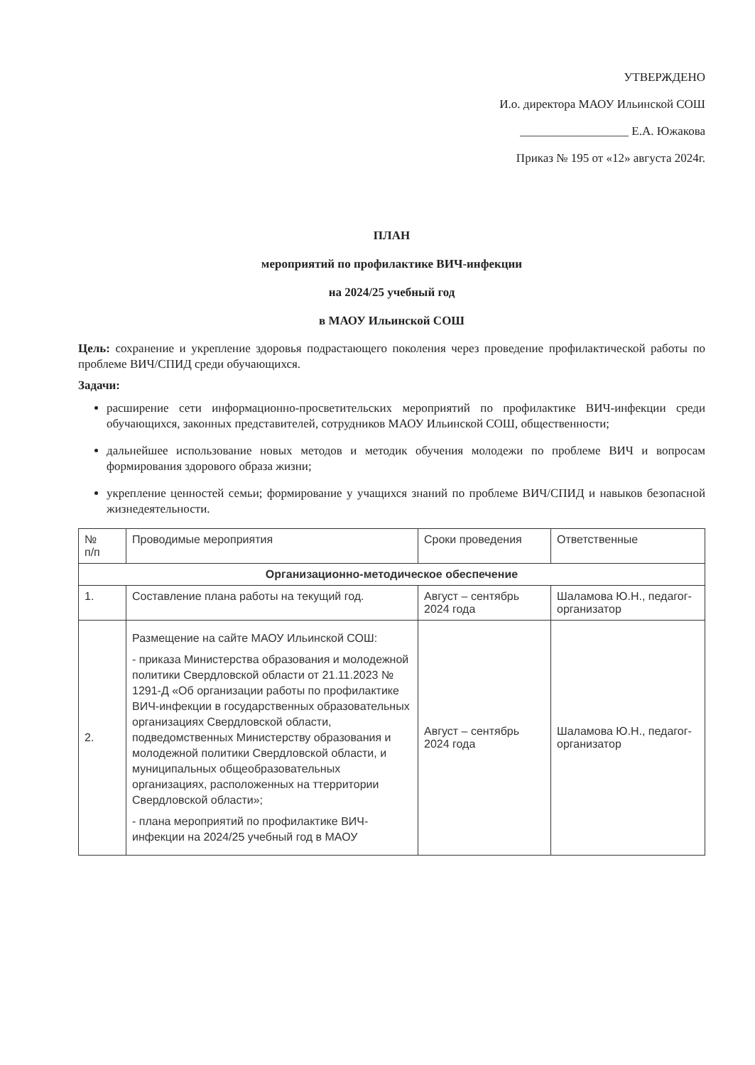УТВЕРЖДЕНО
И.о. директора МАОУ Ильинской СОШ
__________________ Е.А. Южакова
Приказ № 195 от «12» августа 2024г.
ПЛАН
мероприятий по профилактике ВИЧ-инфекции
на 2024/25 учебный год
в МАОУ Ильинской СОШ
Цель: сохранение и укрепление здоровья подрастающего поколения через проведение профилактической работы по проблеме ВИЧ/СПИД среди обучающихся.
Задачи:
расширение сети информационно-просветительских мероприятий по профилактике ВИЧ-инфекции среди обучающихся, законных представителей, сотрудников МАОУ Ильинской СОШ, общественности;
дальнейшее использование новых методов и методик обучения молодежи по проблеме ВИЧ и вопросам формирования здорового образа жизни;
укрепление ценностей семьи; формирование у учащихся знаний по проблеме ВИЧ/СПИД и навыков безопасной жизнедеятельности.
| № п/п | Проводимые мероприятия | Сроки проведения | Ответственные |
| --- | --- | --- | --- |
| Организационно-методическое обеспечение | | | |
| 1. | Составление плана работы на текущий год. | Август – сентябрь 2024 года | Шаламова Ю.Н., педагог-организатор |
| 2. | Размещение на сайте МАОУ Ильинской СОШ: - приказа Министерства образования и молодежной политики Свердловской области от 21.11.2023 № 1291-Д «Об организации работы по профилактике ВИЧ-инфекции в государственных образовательных организациях Свердловской области, подведомственных Министерству образования и молодежной политики Свердловской области, и муниципальных общеобразовательных организациях, расположенных на ттерритории Свердловской области»; - плана мероприятий по профилактике ВИЧ-инфекции на 2024/25 учебный год в МАОУ | Август – сентябрь 2024 года | Шаламова Ю.Н., педагог-организатор |